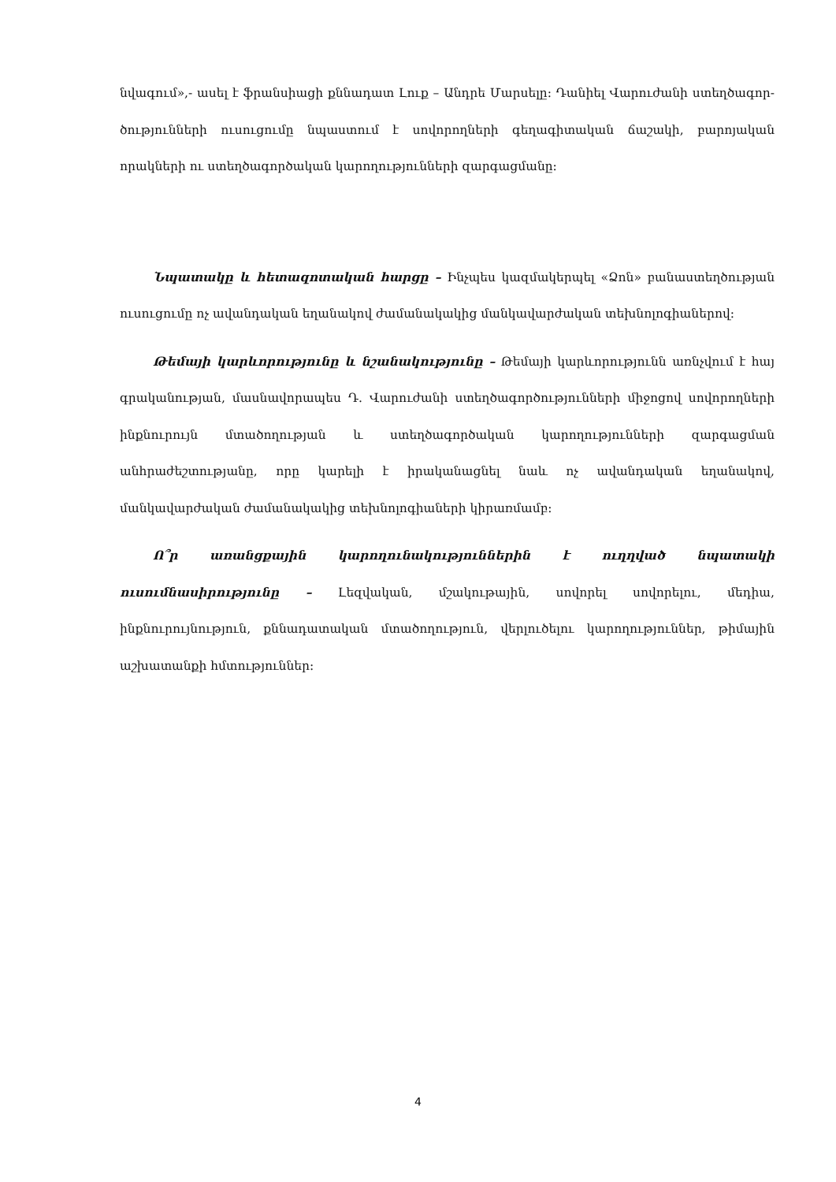նվագում»,- ասել է ֆրանսիացի քննադատ Լուք – Անդրե Մարսելը: Դանիել Վարուժանի ստեղծագոր-ծությունների ուսուցումը նպաստում է սովորողների գեղագիտական ճաշակի, բարոյական որակների ու ստեղծագործական կարողությունների զարգացմանը:
Նպատակը և հետազոտական հարցը – Ինչպես կազմակերպել «Ձոն» բանաստեղծության ուսուցումը ոչ ավանդական եղանակով ժամանակակից մանկավարժական տեխնոլոգիաներով:
Թեմայի կարևորությունը և նշանակությունը – Թեմայի կարևորությունն առնչվում է հայ գրականության, մասնավորապես Դ. Վարուժանի ստեղծագործությունների միջոցով սովորողների ինքնուրույն մտածողության և ստեղծագործական կարողությունների զարգացման անհրաժեշտությանը, որը կարելի է իրականացնել նաև ոչ ավանդական եղանակով, մանկավարժական ժամանակակից տեխնոլոգիաների կիրառմամբ:
Ո՞ր առանցքային կարողունակություններին է ուղղված նպատակի ուսումնասիրությունը – Լեզվական, մշակութային, սովորել սովորելու, մեդիա, ինքնուրույնություն, քննադատական մտածողություն, վերլուծելու կարողություններ, թիմային աշխատանքի հմտություններ:
4